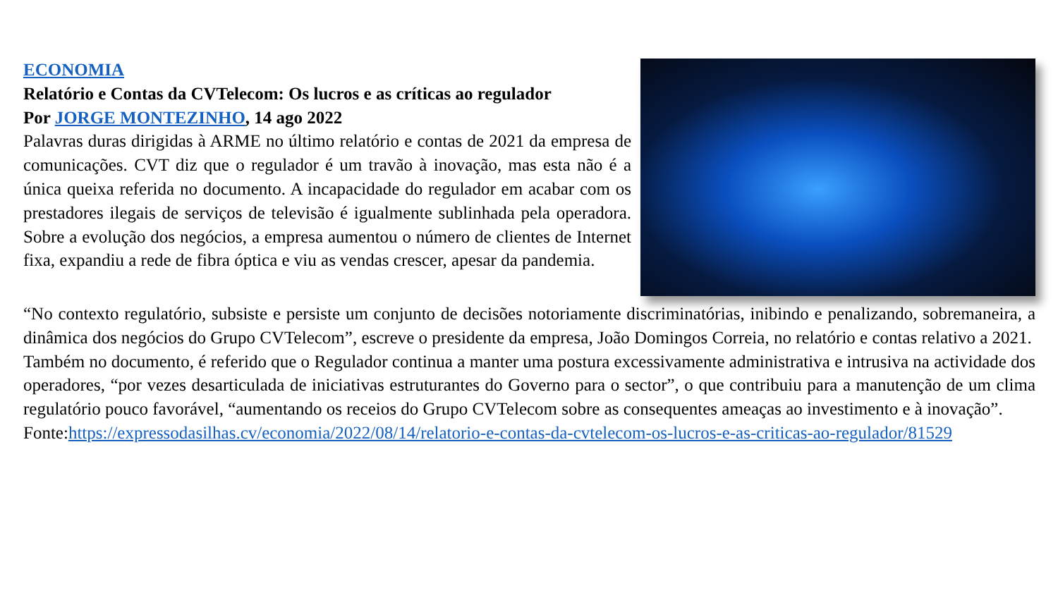ECONOMIA
Relatório e Contas da CVTelecom: Os lucros e as críticas ao regulador
Por JORGE MONTEZINHO, 14 ago 2022
Palavras duras dirigidas à ARME no último relatório e contas de 2021 da empresa de comunicações. CVT diz que o regulador é um travão à inovação, mas esta não é a única queixa referida no documento. A incapacidade do regulador em acabar com os prestadores ilegais de serviços de televisão é igualmente sublinhada pela operadora. Sobre a evolução dos negócios, a empresa aumentou o número de clientes de Internet fixa, expandiu a rede de fibra óptica e viu as vendas crescer, apesar da pandemia.
“No contexto regulatório, subsiste e persiste um conjunto de decisões notoriamente discriminatórias, inibindo e penalizando, sobremaneira, a dinâmica dos negócios do Grupo CVTelecom”, escreve o presidente da empresa, João Domingos Correia, no relatório e contas relativo a 2021.
Também no documento, é referido que o Regulador continua a manter uma postura excessivamente administrativa e intrusiva na actividade dos operadores, “por vezes desarticulada de iniciativas estruturantes do Governo para o sector”, o que contribuiu para a manutenção de um clima regulatório pouco favorável, “aumentando os receios do Grupo CVTelecom sobre as consequentes ameaças ao investimento e à inovação”.
Fonte:https://expressodasilhas.cv/economia/2022/08/14/relatorio-e-contas-da-cvtelecom-os-lucros-e-as-criticas-ao-regulador/81529